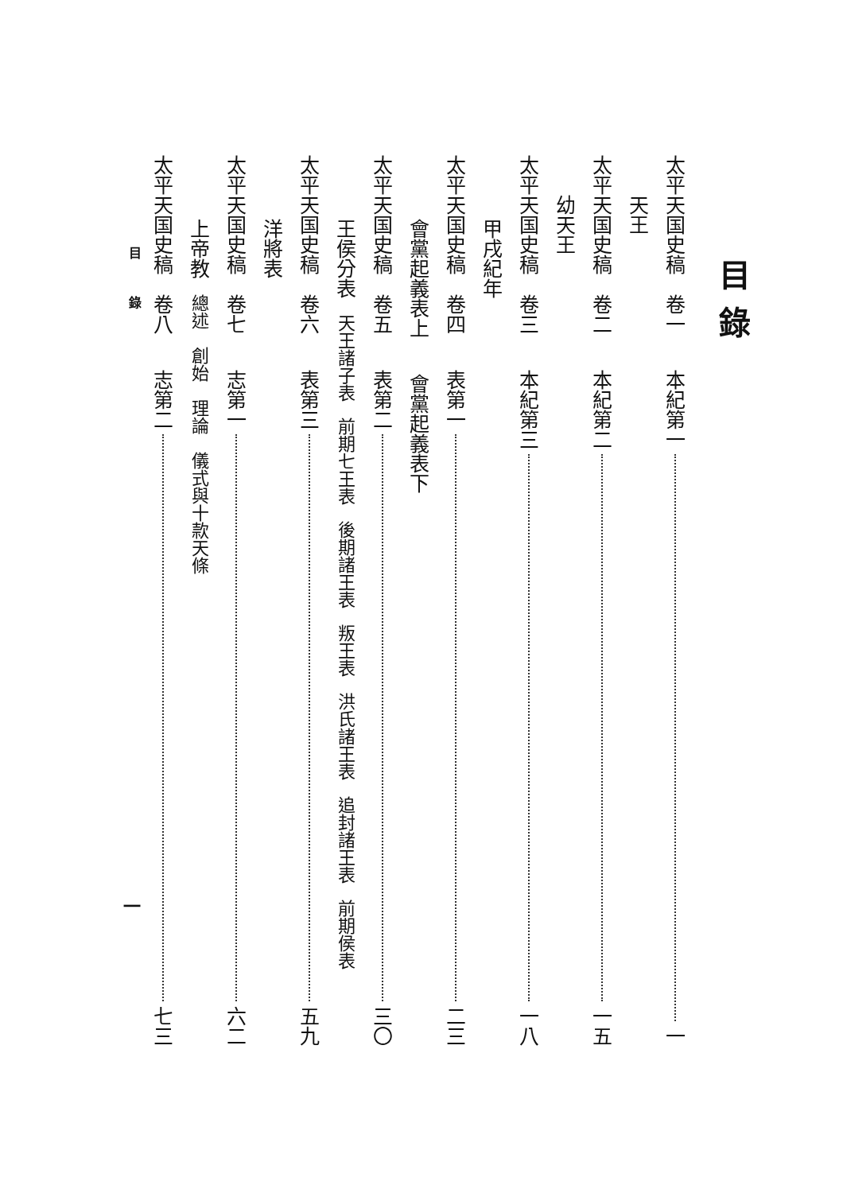目錄
太平天国史稿 卷一 本紀第一 一
天王
太平天国史稿 卷二 本紀第二 一五
幼天王
太平天国史稿 卷三 本紀第三 一八
甲戌紀年
太平天国史稿 卷四 表第一 二三
會黨起義表上 會黨起義表下
太平天国史稿 卷五 表第二 三〇
王侯分表 天王諸子表 前期七王表 後期諸王表 叛王表 洪氏諸王表 追封諸王表 前期侯表
太平天国史稿 卷六 表第三 五九
洋將表
太平天国史稿 卷七 志第一 六二
上帝教 總述 創始 理論 儀式與十款天條
太平天国史稿 卷八 志第二 七三
目 錄 一